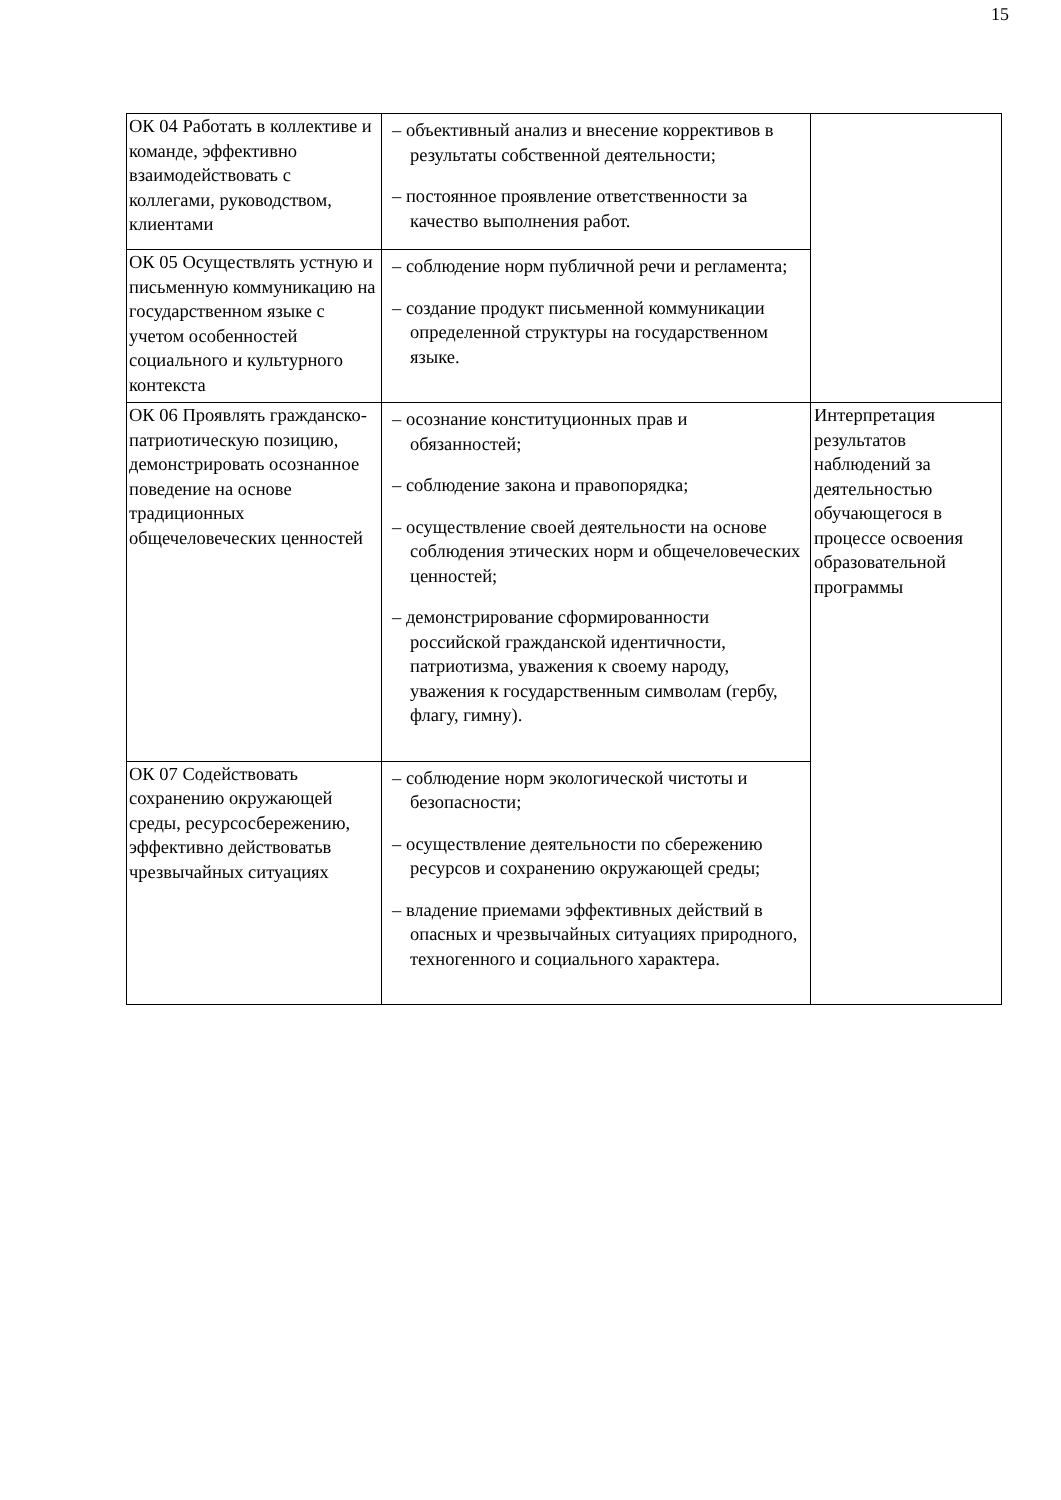15
| ОК 04 Работать в коллективе и команде, эффективно взаимодействовать с коллегами, руководством, клиентами | – объективный анализ и внесение коррективов в результаты собственной деятельности; – постоянное проявление ответственности за качество выполнения работ. | |
| ОК 05 Осуществлять устную и письменную коммуникацию на государственном языке с учетом особенностей социального и культурного контекста | – соблюдение норм публичной речи и регламента; – создание продукт письменной коммуникации определенной структуры на государственном языке. | |
| ОК 06 Проявлять гражданско-патриотическую позицию, демонстрировать осознанное поведение на основе традиционных общечеловеческих ценностей | – осознание конституционных прав и обязанностей; – соблюдение закона и правопорядка; – осуществление своей деятельности на основе соблюдения этических норм и общечеловеческих ценностей; – демонстрирование сформированности российской гражданской идентичности, патриотизма, уважения к своему народу, уважения к государственным символам (гербу, флагу, гимну). | Интерпретация результатов наблюдений за деятельностью обучающегося в процессе освоения образовательной программы |
| ОК 07 Содействовать сохранению окружающей среды, ресурсосбережению, эффективно действоватьв чрезвычайных ситуациях | – соблюдение норм экологической чистоты и безопасности; – осуществление деятельности по сбережению ресурсов и сохранению окружающей среды; – владение приемами эффективных действий в опасных и чрезвычайных ситуациях природного, техногенного и социального характера. | |